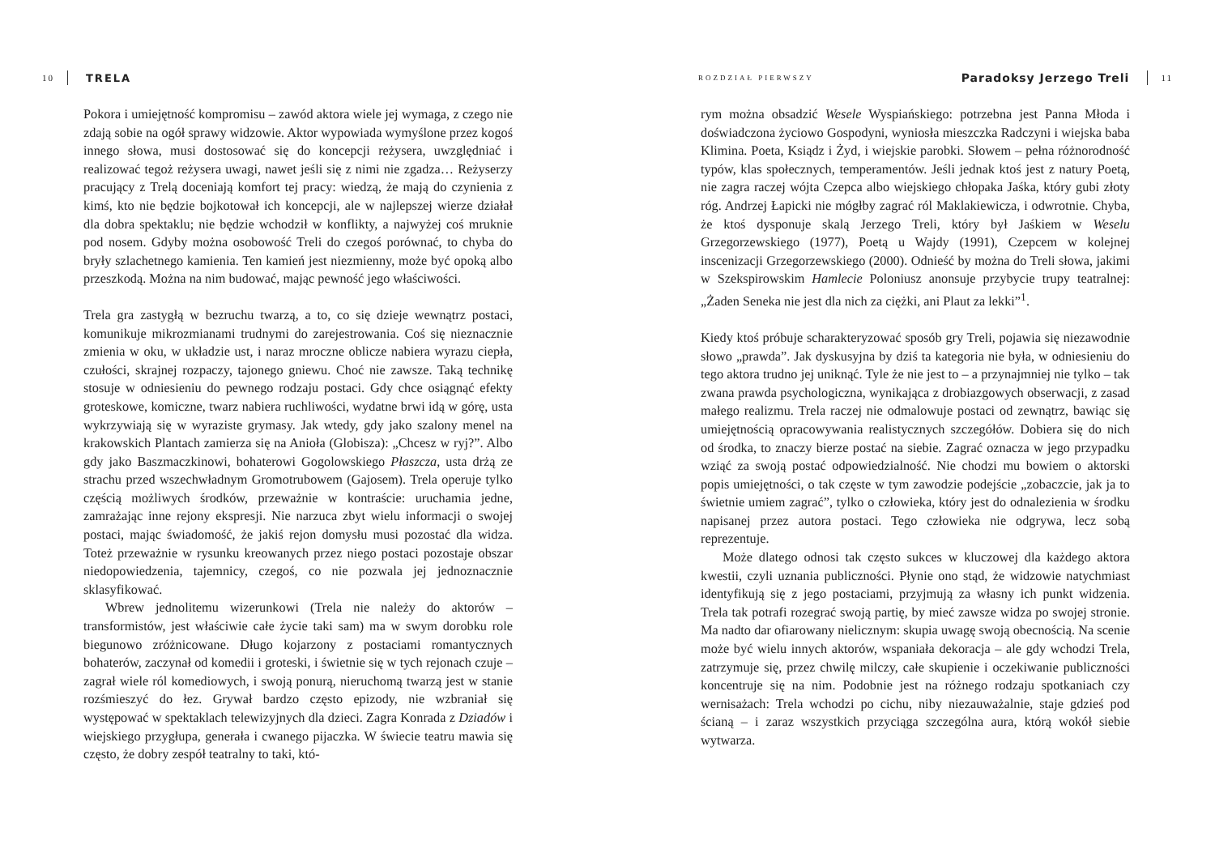10 TRELA
Pokora i umiejętność kompromisu – zawód aktora wiele jej wymaga, z czego nie zdają sobie na ogół sprawy widzowie. Aktor wypowiada wymyślone przez kogoś innego słowa, musi dostosować się do koncepcji reżysera, uwzględniać i realizować tegoż reżysera uwagi, nawet jeśli się z nimi nie zgadza… Reżyserzy pracujący z Trelą doceniają komfort tej pracy: wiedzą, że mają do czynienia z kimś, kto nie będzie bojkotował ich koncepcji, ale w najlepszej wierze działał dla dobra spektaklu; nie będzie wchodził w konflikty, a najwyżej coś mruknie pod nosem. Gdyby można osobowość Treli do czegoś porównać, to chyba do bryły szlachetnego kamienia. Ten kamień jest niezmienny, może być opoką albo przeszkodą. Można na nim budować, mając pewność jego właściwości.
Trela gra zastygłą w bezruchu twarzą, a to, co się dzieje wewnątrz postaci, komunikuje mikrozmianami trudnymi do zarejestrowania. Coś się nieznacznie zmienia w oku, w układzie ust, i naraz mroczne oblicze nabiera wyrazu ciepła, czułości, skrajnej rozpaczy, tajonego gniewu. Choć nie zawsze. Taką technikę stosuje w odniesieniu do pewnego rodzaju postaci. Gdy chce osiągnąć efekty groteskowe, komiczne, twarz nabiera ruchliwości, wydatne brwi idą w górę, usta wykrzywiają się w wyraziste grymasy. Jak wtedy, gdy jako szalony menel na krakowskich Plantach zamierza się na Anioła (Globisza): „Chcesz w ryj?”. Albo gdy jako Baszmaczkinowi, bohaterowi Gogolowskiego Płaszcza, usta drżą ze strachu przed wszechwładnym Gromotrubowem (Gajosem). Trela operuje tylko częścią możliwych środków, przeważnie w kontraście: uruchamia jedne, zamrażając inne rejony ekspresji. Nie narzuca zbyt wielu informacji o swojej postaci, mając świadomość, że jakiś rejon domysłu musi pozostać dla widza. Toteż przeważnie w rysunku kreowanych przez niego postaci pozostaje obszar niedopowiedzenia, tajemnicy, czegoś, co nie pozwala jej jednoznacznie sklasyfikować.
Wbrew jednolitemu wizerunkowi (Trela nie należy do aktorów – transformistów, jest właściwie całe życie taki sam) ma w swym dorobku role biegunowo zróżnicowane. Długo kojarzony z postaciami romantycznych bohaterów, zaczynał od komedii i groteski, i świetnie się w tych rejonach czuje – zagrał wiele ról komediowych, i swoją ponurą, nieruchomą twarzą jest w stanie rozśmieszyć do łez. Grywał bardzo często epizody, nie wzbraniał się występować w spektaklach telewizyjnych dla dzieci. Zagra Konrada z Dziadów i wiejskiego przygłupa, generała i cwanego pijaczka. W świecie teatru mawia się często, że dobry zespół teatralny to taki, któ-
ROZDZIAŁ PIERWSZY Paradoksy Jerzego Treli 11
rym można obsadzić Wesele Wyspiańskiego: potrzebna jest Panna Młoda i doświadczona życiowo Gospodyni, wyniosła mieszczka Radczyni i wiejska baba Klimina. Poeta, Ksiądz i Żyd, i wiejskie parobki. Słowem – pełna różnorodność typów, klas społecznych, temperamentów. Jeśli jednak ktoś jest z natury Poetą, nie zagra raczej wójta Czepca albo wiejskiego chłopaka Jaśka, który gubi złoty róg. Andrzej Łapicki nie mógłby zagrać ról Maklakiewicza, i odwrotnie. Chyba, że ktoś dysponuje skalą Jerzego Treli, który był Jaśkiem w Weselu Grzegorzewskiego (1977), Poetą u Wajdy (1991), Czepcem w kolejnej inscenizacji Grzegorzewskiego (2000). Odnieść by można do Treli słowa, jakimi w Szekspirowskim Hamlecie Poloniusz anonsuje przybycie trupy teatralnej: „Żaden Seneka nie jest dla nich za ciężki, ani Plaut za lekki”<sup>1</sup>.
Kiedy ktoś próbuje scharakteryzować sposób gry Treli, pojawia się niezawodnie słowo „prawda”. Jak dyskusyjna by dziś ta kategoria nie była, w odniesieniu do tego aktora trudno jej uniknąć. Tyle że nie jest to – a przynajmniej nie tylko – tak zwana prawda psychologiczna, wynikająca z drobiazgowych obserwacji, z zasad małego realizmu. Trela raczej nie odmalowuje postaci od zewnątrz, bawiąc się umiejętnością opracowywania realistycznych szczegółów. Dobiera się do nich od środka, to znaczy bierze postać na siebie. Zagrać oznacza w jego przypadku wziąć za swoją postać odpowiedzialność. Nie chodzi mu bowiem o aktorski popis umiejętności, o tak częste w tym zawodzie podejście „zobaczcie, jak ja to świetnie umiem zagrać”, tylko o człowieka, który jest do odnalezienia w środku napisanej przez autora postaci. Tego człowieka nie odgrywa, lecz sobą reprezentuje.
Może dlatego odnosi tak często sukces w kluczowej dla każdego aktora kwestii, czyli uznania publiczności. Płynie ono stąd, że widzowie natychmiast identyfikują się z jego postaciami, przyjmują za własny ich punkt widzenia. Trela tak potrafi rozegrać swoją partię, by mieć zawsze widza po swojej stronie. Ma nadto dar ofiarowany nielicznym: skupia uwagę swoją obecnością. Na scenie może być wielu innych aktorów, wspaniała dekoracja – ale gdy wchodzi Trela, zatrzymuje się, przez chwilę milczy, całe skupienie i oczekiwanie publiczności koncentruje się na nim. Podobnie jest na różnego rodzaju spotkaniach czy wernisażach: Trela wchodzi po cichu, niby niezauważalnie, staje gdzieś pod ścianą – i zaraz wszystkich przyciąga szczególna aura, którą wokół siebie wytwarza.